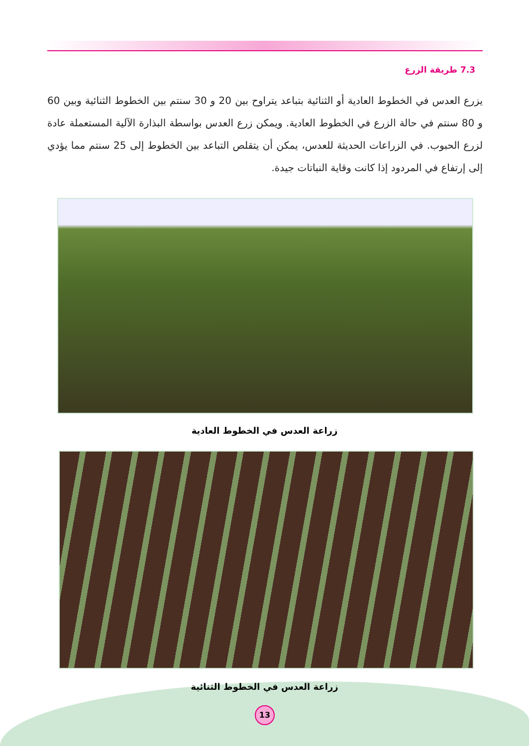7.3 طريقة الزرع
يزرع العدس في الخطوط العادية أو الثنائية بتباعد يتراوح بين 20 و 30 سنتم بين الخطوط الثنائية وبين 60 و 80 سنتم في حالة الزرع في الخطوط العادية. ويمكن زرع العدس بواسطة البذارة الآلية المستعملة عادة لزرع الحبوب. في الزراعات الحديثة للعدس، يمكن أن يتقلص التباعد بين الخطوط إلى 25 سنتم مما يؤدي إلى إرتفاع في المردود إذا كانت وقاية النباتات جيدة.
زراعة العدس في الخطوط العادية
زراعة العدس في الخطوط الثنائية
13